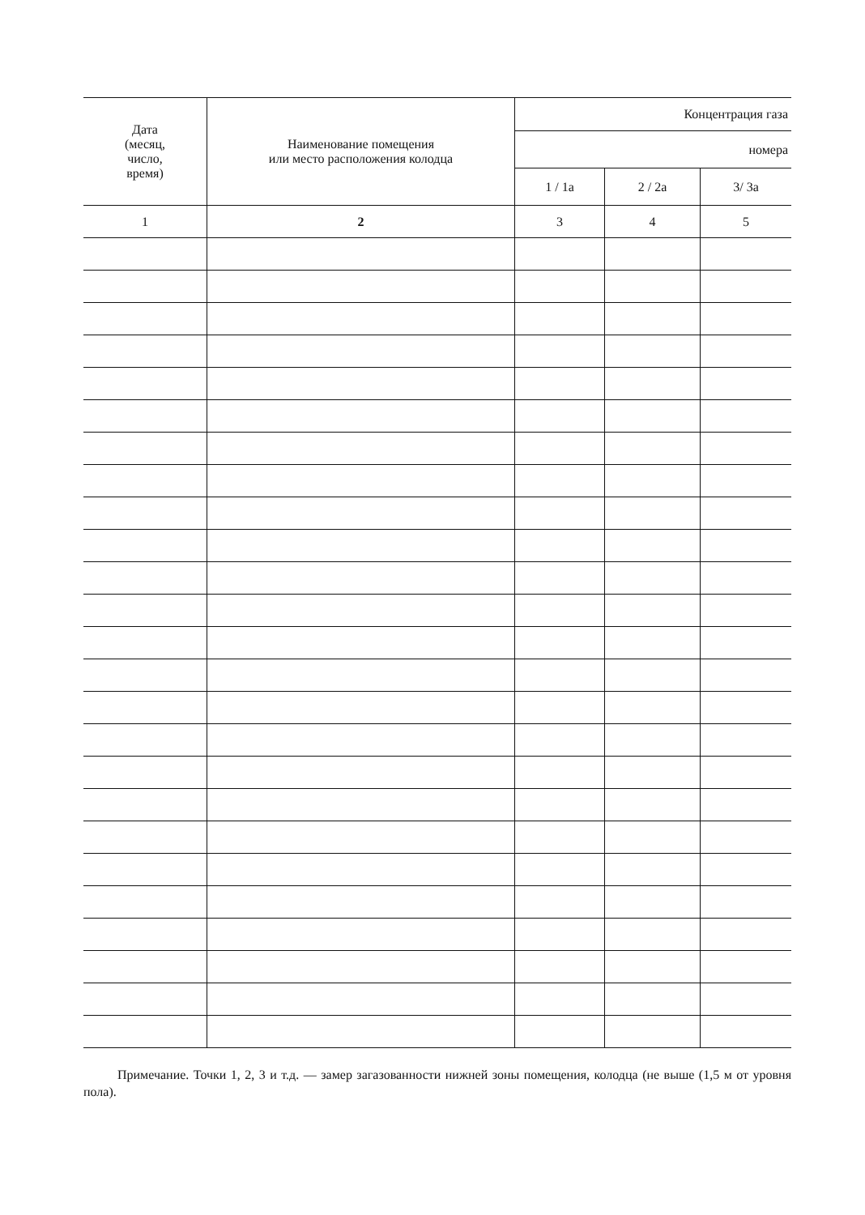| Дата (месяц, число, время) | Наименование помещения или место расположения колодца | Концентрация газа | | |
| --- | --- | --- | --- | --- |
| | | номера | | |
| | | 1 / 1а | 2 / 2а | 3/ 3а |
| 1 | 2 | 3 | 4 | 5 |
Примечание. Точки 1, 2, 3 и т.д. — замер загазованности нижней зоны помещения, колодца (не выше (1,5 м от уровня пола).